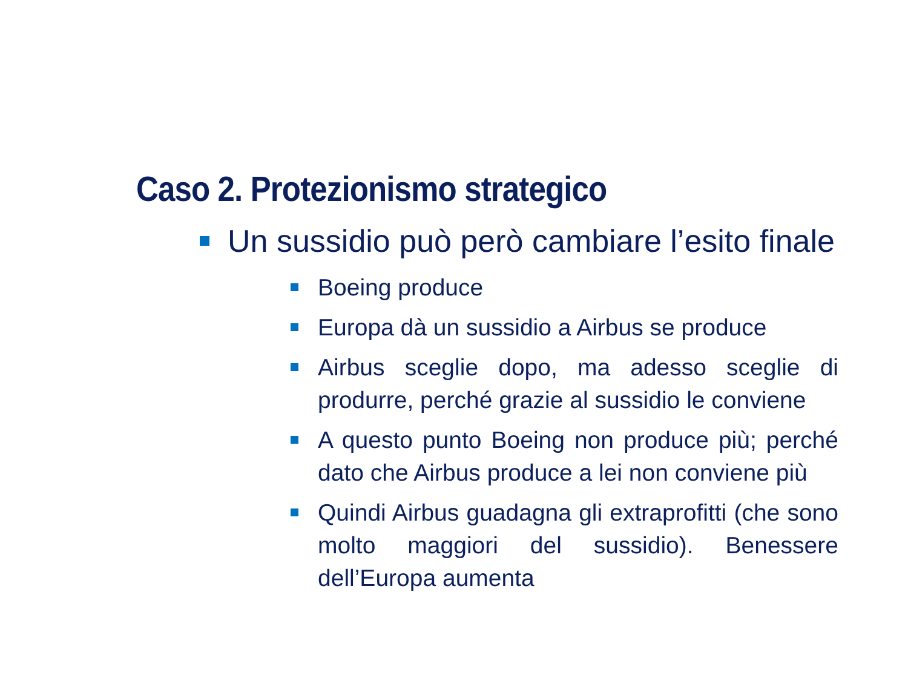Caso 2. Protezionismo strategico
Un sussidio può però cambiare l’esito finale
Boeing produce
Europa dà un sussidio a Airbus se produce
Airbus sceglie dopo, ma adesso sceglie di produrre, perché grazie al sussidio le conviene
A questo punto Boeing non produce più; perché dato che Airbus produce a lei non conviene più
Quindi Airbus guadagna gli extraprofitti (che sono molto maggiori del sussidio). Benessere dell’Europa aumenta